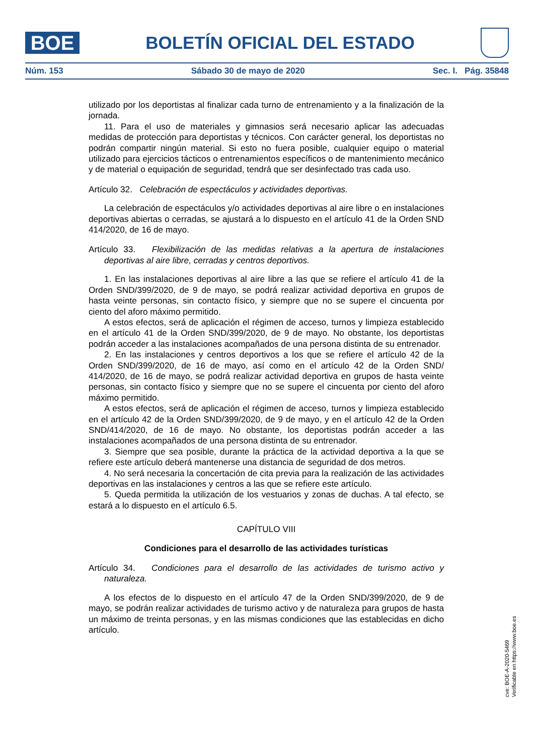BOE
BOLETÍN OFICIAL DEL ESTADO
Núm. 153 Sábado 30 de mayo de 2020 Sec. I. Pág. 35848
utilizado por los deportistas al finalizar cada turno de entrenamiento y a la finalización de la jornada.
11. Para el uso de materiales y gimnasios será necesario aplicar las adecuadas medidas de protección para deportistas y técnicos. Con carácter general, los deportistas no podrán compartir ningún material. Si esto no fuera posible, cualquier equipo o material utilizado para ejercicios tácticos o entrenamientos específicos o de mantenimiento mecánico y de material o equipación de seguridad, tendrá que ser desinfectado tras cada uso.
Artículo 32. Celebración de espectáculos y actividades deportivas.
La celebración de espectáculos y/o actividades deportivas al aire libre o en instalaciones deportivas abiertas o cerradas, se ajustará a lo dispuesto en el artículo 41 de la Orden SND 414/2020, de 16 de mayo.
Artículo 33. Flexibilización de las medidas relativas a la apertura de instalaciones deportivas al aire libre, cerradas y centros deportivos.
1. En las instalaciones deportivas al aire libre a las que se refiere el artículo 41 de la Orden SND/399/2020, de 9 de mayo, se podrá realizar actividad deportiva en grupos de hasta veinte personas, sin contacto físico, y siempre que no se supere el cincuenta por ciento del aforo máximo permitido.
A estos efectos, será de aplicación el régimen de acceso, turnos y limpieza establecido en el artículo 41 de la Orden SND/399/2020, de 9 de mayo. No obstante, los deportistas podrán acceder a las instalaciones acompañados de una persona distinta de su entrenador.
2. En las instalaciones y centros deportivos a los que se refiere el artículo 42 de la Orden SND/399/2020, de 16 de mayo, así como en el artículo 42 de la Orden SND/ 414/2020, de 16 de mayo, se podrá realizar actividad deportiva en grupos de hasta veinte personas, sin contacto físico y siempre que no se supere el cincuenta por ciento del aforo máximo permitido.
A estos efectos, será de aplicación el régimen de acceso, turnos y limpieza establecido en el artículo 42 de la Orden SND/399/2020, de 9 de mayo, y en el artículo 42 de la Orden SND/414/2020, de 16 de mayo. No obstante, los deportistas podrán acceder a las instalaciones acompañados de una persona distinta de su entrenador.
3. Siempre que sea posible, durante la práctica de la actividad deportiva a la que se refiere este artículo deberá mantenerse una distancia de seguridad de dos metros.
4. No será necesaria la concertación de cita previa para la realización de las actividades deportivas en las instalaciones y centros a las que se refiere este artículo.
5. Queda permitida la utilización de los vestuarios y zonas de duchas. A tal efecto, se estará a lo dispuesto en el artículo 6.5.
CAPÍTULO VIII
Condiciones para el desarrollo de las actividades turísticas
Artículo 34. Condiciones para el desarrollo de las actividades de turismo activo y naturaleza.
A los efectos de lo dispuesto en el artículo 47 de la Orden SND/399/2020, de 9 de mayo, se podrán realizar actividades de turismo activo y de naturaleza para grupos de hasta un máximo de treinta personas, y en las mismas condiciones que las establecidas en dicho artículo.
cve: BOE-A-2020-5469
Verificable en https://www.boe.es